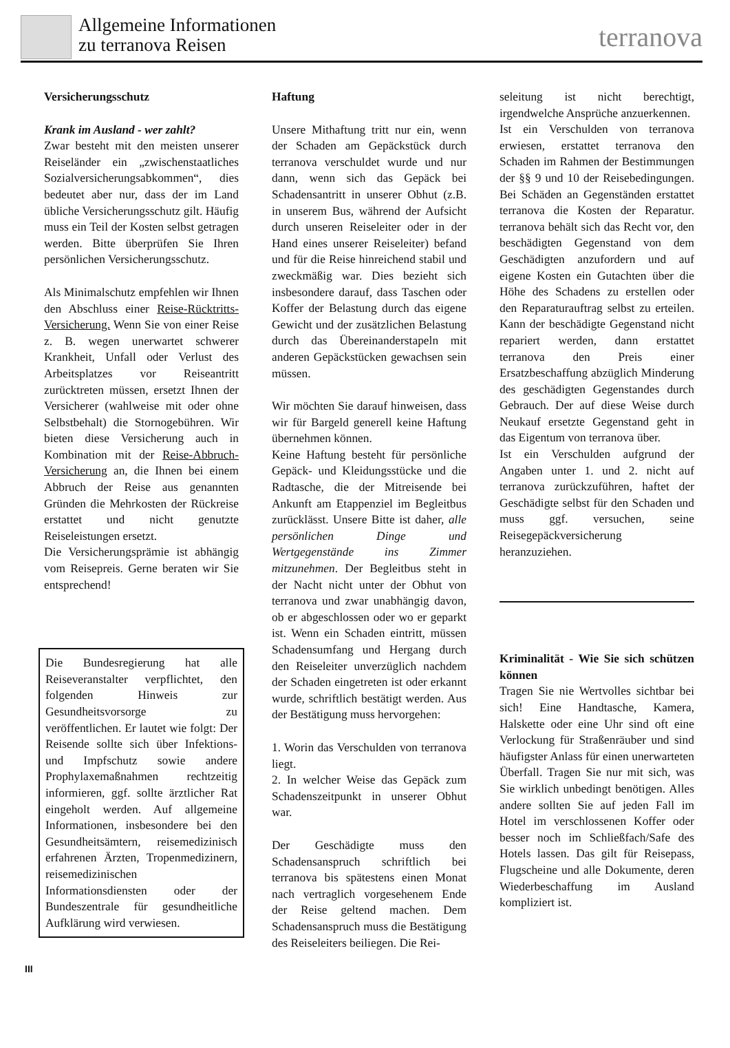Allgemeine Informationen
zu terranova Reisen
terranova
Versicherungsschutz
Krank im Ausland - wer zahlt?
Zwar besteht mit den meisten unserer Reiseländer ein „zwischenstaatliches Sozialversicherungsabkommen“, dies bedeutet aber nur, dass der im Land übliche Versicherungsschutz gilt. Häufig muss ein Teil der Kosten selbst getragen werden. Bitte überprüfen Sie Ihren persönlichen Versicherungsschutz.
Als Minimalschutz empfehlen wir Ihnen den Abschluss einer Reise-Rücktritts-Versicherung. Wenn Sie von einer Reise z. B. wegen unerwartet schwerer Krankheit, Unfall oder Verlust des Arbeitsplatzes vor Reiseantritt zurücktreten müssen, ersetzt Ihnen der Versicherer (wahlweise mit oder ohne Selbstbehalt) die Stornogebühren. Wir bieten diese Versicherung auch in Kombination mit der Reise-Abbruch-Versicherung an, die Ihnen bei einem Abbruch der Reise aus genannten Gründen die Mehrkosten der Rückreise erstattet und nicht genutzte Reiseleistungen ersetzt.
Die Versicherungsprämie ist abhängig vom Reisepreis. Gerne beraten wir Sie entsprechend!
Die Bundesregierung hat alle Reiseveranstalter verpflichtet, den folgenden Hinweis zur Gesundheitsvorsorge zu veröffentlichen. Er lautet wie folgt: Der Reisende sollte sich über Infektions- und Impfschutz sowie andere Prophylaxemaßnahmen rechtzeitig informieren, ggf. sollte ärztlicher Rat eingeholt werden. Auf allgemeine Informationen, insbesondere bei den Gesundheitsämtern, reisemedizinisch erfahrenen Ärzten, Tropenmedizinern, reisemedizinischen Informationsdiensten oder der Bundeszentrale für gesundheitliche Aufklärung wird verwiesen.
Haftung
Unsere Mithaftung tritt nur ein, wenn der Schaden am Gepäckstück durch terranova verschuldet wurde und nur dann, wenn sich das Gepäck bei Schadensantritt in unserer Obhut (z.B. in unserem Bus, während der Aufsicht durch unseren Reiseleiter oder in der Hand eines unserer Reiseleiter) befand und für die Reise hinreichend stabil und zweckmäßig war. Dies bezieht sich insbesondere darauf, dass Taschen oder Koffer der Belastung durch das eigene Gewicht und der zusätzlichen Belastung durch das Übereinanderstapeln mit anderen Gepäckstücken gewachsen sein müssen.
Wir möchten Sie darauf hinweisen, dass wir für Bargeld generell keine Haftung übernehmen können.
Keine Haftung besteht für persönliche Gepäck- und Kleidungsstücke und die Radtasche, die der Mitreisende bei Ankunft am Etappenziel im Begleitbus zurücklässt. Unsere Bitte ist daher, alle persönlichen Dinge und Wertgegenstände ins Zimmer mitzunehmen. Der Begleitbus steht in der Nacht nicht unter der Obhut von terranova und zwar unabhängig davon, ob er abgeschlossen oder wo er geparkt ist. Wenn ein Schaden eintritt, müssen Schadensumfang und Hergang durch den Reiseleiter unverzüglich nachdem der Schaden eingetreten ist oder erkannt wurde, schriftlich bestätigt werden. Aus der Bestätigung muss hervorgehen:
1. Worin das Verschulden von terranova liegt.
2. In welcher Weise das Gepäck zum Schadenszeitpunkt in unserer Obhut war.
Der Geschädigte muss den Schadensanspruch schriftlich bei terranova bis spätestens einen Monat nach vertraglich vorgesehenem Ende der Reise geltend machen. Dem Schadensanspruch muss die Bestätigung des Reiseleiters beiliegen. Die Rei-
seleitung ist nicht berechtigt, irgendwelche Ansprüche anzuerkennen.
Ist ein Verschulden von terranova erwiesen, erstattet terranova den Schaden im Rahmen der Bestimmungen der §§ 9 und 10 der Reisebedingungen. Bei Schäden an Gegenständen erstattet terranova die Kosten der Reparatur. terranova behält sich das Recht vor, den beschädigten Gegenstand von dem Geschädigten anzufordern und auf eigene Kosten ein Gutachten über die Höhe des Schadens zu erstellen oder den Reparaturauftrag selbst zu erteilen. Kann der beschädigte Gegenstand nicht repariert werden, dann erstattet terranova den Preis einer Ersatzbeschaffung abzüglich Minderung des geschädigten Gegenstandes durch Gebrauch. Der auf diese Weise durch Neukauf ersetzte Gegenstand geht in das Eigentum von terranova über.
Ist ein Verschulden aufgrund der Angaben unter 1. und 2. nicht auf terranova zurückzuführen, haftet der Geschädigte selbst für den Schaden und muss ggf. versuchen, seine Reisegepäckversicherung heranzuziehen.
Kriminalität - Wie Sie sich schützen können
Tragen Sie nie Wertvolles sichtbar bei sich! Eine Handtasche, Kamera, Halskette oder eine Uhr sind oft eine Verlockung für Straßenräuber und sind häufigster Anlass für einen unerwarteten Überfall. Tragen Sie nur mit sich, was Sie wirklich unbedingt benötigen. Alles andere sollten Sie auf jeden Fall im Hotel im verschlossenen Koffer oder besser noch im Schließfach/Safe des Hotels lassen. Das gilt für Reisepass, Flugscheine und alle Dokumente, deren Wiederbeschaffung im Ausland kompliziert ist.
III